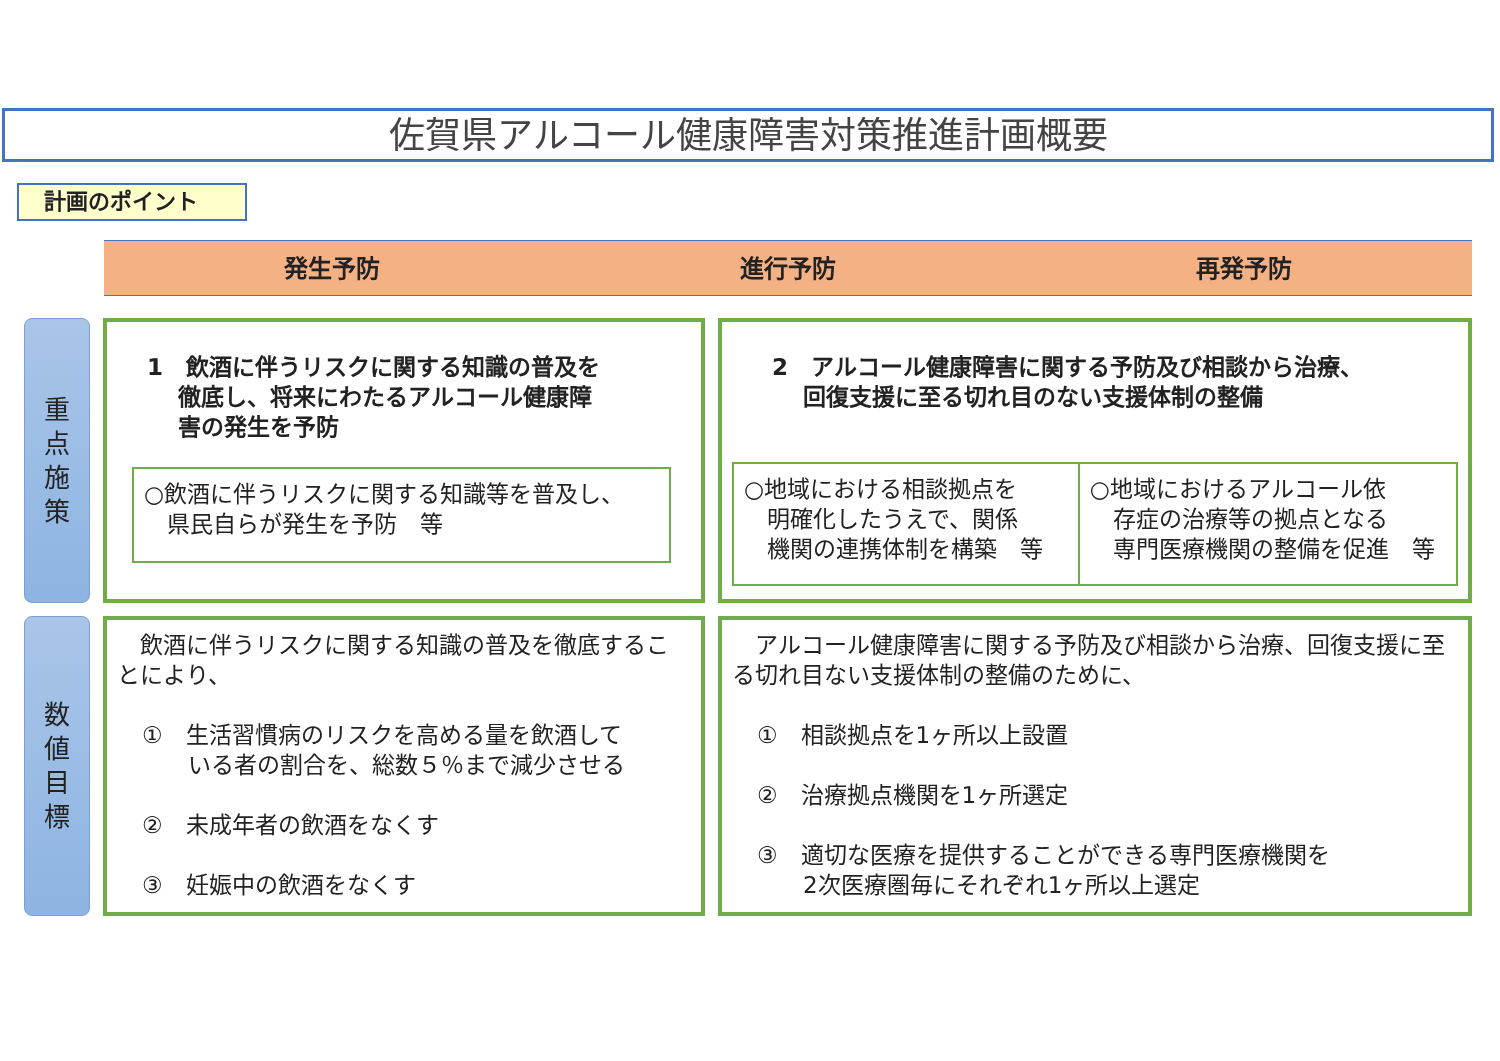佐賀県アルコール健康障害対策推進計画概要
計画のポイント
発生予防 進行予防 再発予防
重
点
施
策
数
値
目
標
1　飲酒に伴うリスクに関する知識の普及を
　 徹底し、将来にわたるアルコール健康障
　 害の発生を予防
○飲酒に伴うリスクに関する知識等を普及し、
　県民自らが発生を予防　等
2　アルコール健康障害に関する予防及び相談から治療、
　 回復支援に至る切れ目のない支援体制の整備
○地域における相談拠点を
　明確化したうえで、関係
　機関の連携体制を構築　等
○地域におけるアルコール依
　存症の治療等の拠点となる
　専門医療機関の整備を促進　等
　飲酒に伴うリスクに関する知識の普及を徹底することにより、
①　生活習慣病のリスクを高める量を飲酒して
　　いる者の割合を、総数５％まで減少させる
②　未成年者の飲酒をなくす
③　妊娠中の飲酒をなくす
　アルコール健康障害に関する予防及び相談から治療、回復支援に至る切れ目ない支援体制の整備のために、
①　相談拠点を1ヶ所以上設置
②　治療拠点機関を1ヶ所選定
③　適切な医療を提供することができる専門医療機関を
　　2次医療圏毎にそれぞれ1ヶ所以上選定